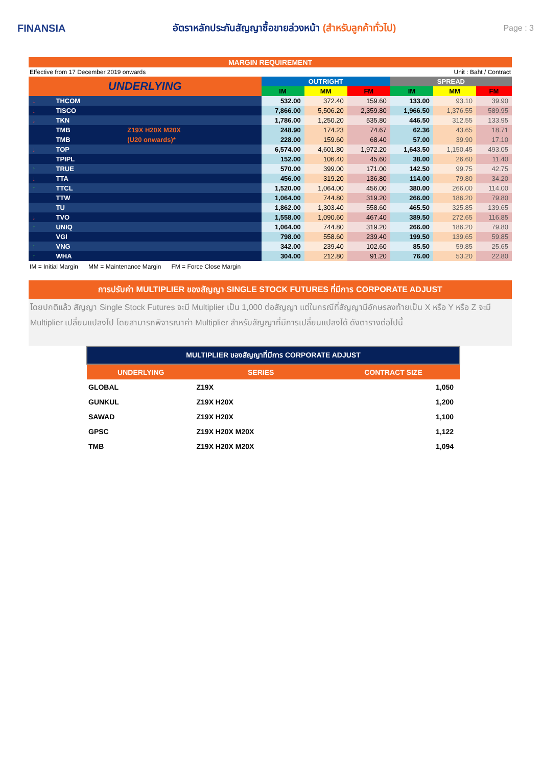FINANSIA
อัตราหลักประกันสัญญาซื้อขายล่วงหน้า (สำหรับลูกค้าทั่วไป)
Page : 3
MARGIN REQUIREMENT
Effective from 17 December 2019 onwards Unit : Baht / Contract
| UNDERLYING | | | OUTRIGHT | | | SPREAD | | |
| --- | --- | --- | --- | --- | --- | --- | --- | --- |
| | | | IM | MM | FM | IM | MM | FM |
| ↓ | THCOM | | 532.00 | 372.40 | 159.60 | 133.00 | 93.10 | 39.90 |
| ↓ | TISCO | | 7,866.00 | 5,506.20 | 2,359.80 | 1,966.50 | 1,376.55 | 589.95 |
| ↓ | TKN | | 1,786.00 | 1,250.20 | 535.80 | 446.50 | 312.55 | 133.95 |
| | TMB | Z19X H20X M20X | 248.90 | 174.23 | 74.67 | 62.36 | 43.65 | 18.71 |
| | TMB | (U20 onwards)* | 228.00 | 159.60 | 68.40 | 57.00 | 39.90 | 17.10 |
| ↓ | TOP | | 6,574.00 | 4,601.80 | 1,972.20 | 1,643.50 | 1,150.45 | 493.05 |
| | TPIPL | | 152.00 | 106.40 | 45.60 | 38.00 | 26.60 | 11.40 |
| ↑ | TRUE | | 570.00 | 399.00 | 171.00 | 142.50 | 99.75 | 42.75 |
| ↓ | TTA | | 456.00 | 319.20 | 136.80 | 114.00 | 79.80 | 34.20 |
| ↑ | TTCL | | 1,520.00 | 1,064.00 | 456.00 | 380.00 | 266.00 | 114.00 |
| | TTW | | 1,064.00 | 744.80 | 319.20 | 266.00 | 186.20 | 79.80 |
| | TU | | 1,862.00 | 1,303.40 | 558.60 | 465.50 | 325.85 | 139.65 |
| ↓ | TVO | | 1,558.00 | 1,090.60 | 467.40 | 389.50 | 272.65 | 116.85 |
| ↑ | UNIQ | | 1,064.00 | 744.80 | 319.20 | 266.00 | 186.20 | 79.80 |
| | VGI | | 798.00 | 558.60 | 239.40 | 199.50 | 139.65 | 59.85 |
| ↑ | VNG | | 342.00 | 239.40 | 102.60 | 85.50 | 59.85 | 25.65 |
| ↑ | WHA | | 304.00 | 212.80 | 91.20 | 76.00 | 53.20 | 22.80 |
IM = Initial Margin MM = Maintenance Margin FM = Force Close Margin
การปรับค่า MULTIPLIER ของสัญญา SINGLE STOCK FUTURES ที่มีการ CORPORATE ADJUST
โดยปกติแล้ว สัญญา Single Stock Futures จะมี Multiplier เป็น 1,000 ต่อสัญญา แต่ในกรณีที่สัญญามีอักษรลงท้ายเป็น X หรือ Y หรือ Z จะมี Multiplier เปลี่ยนแปลงไป โดยสามารถพิจารณาค่า Multiplier สำหรับสัญญาที่มีการเปลี่ยนแปลงได้ ดังตารางต่อไปนี้
| MULTIPLIER ของสัญญาที่มีการ CORPORATE ADJUST | | |
| UNDERLYING | SERIES | CONTRACT SIZE |
| GLOBAL | Z19X | 1,050 |
| GUNKUL | Z19X H20X | 1,200 |
| SAWAD | Z19X H20X | 1,100 |
| GPSC | Z19X H20X M20X | 1,122 |
| TMB | Z19X H20X M20X | 1,094 |